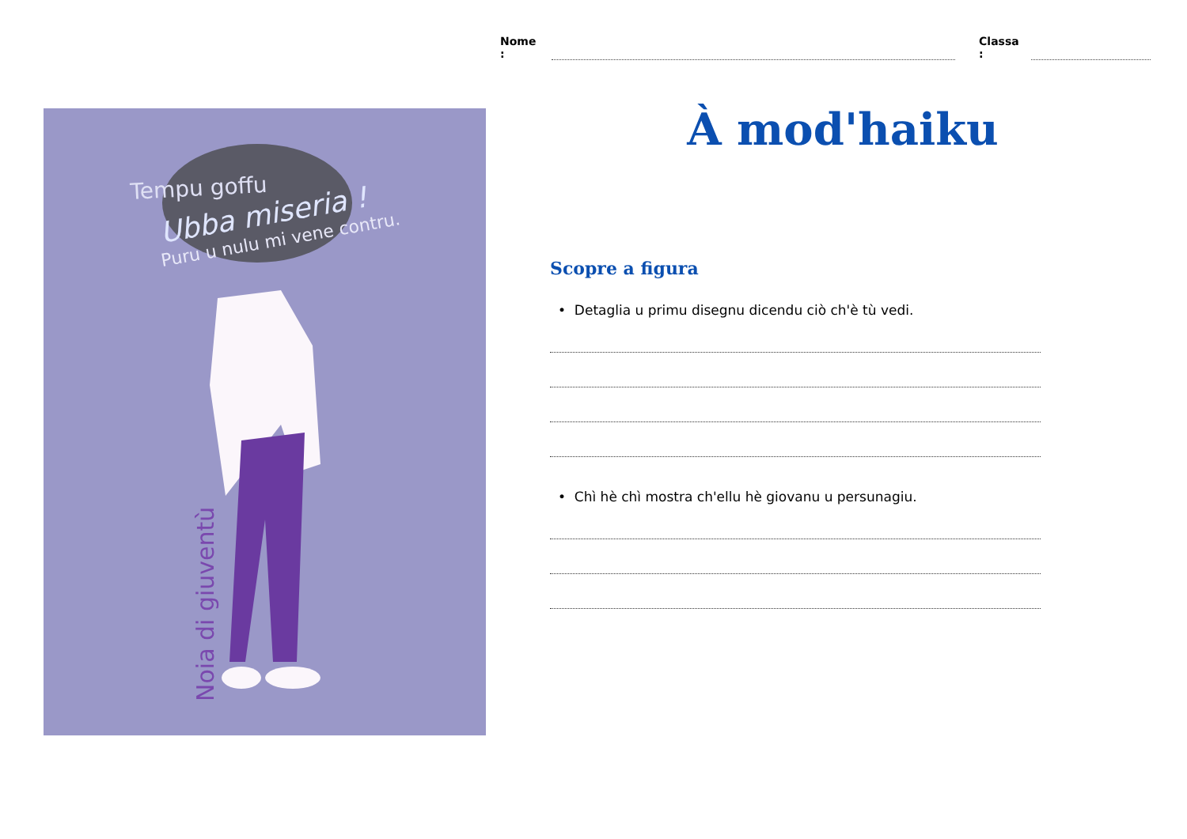Nome :
Classa :
Tempu goffu
Ubba miseria !
Puru u nulu mi vene contru.
Noia di giuventù
À mod'haiku
Scopre a figura
• Detaglia u primu disegnu dicendu ciò ch'è tù vedi.
• Chì hè chì mostra ch'ellu hè giovanu u persunagiu.